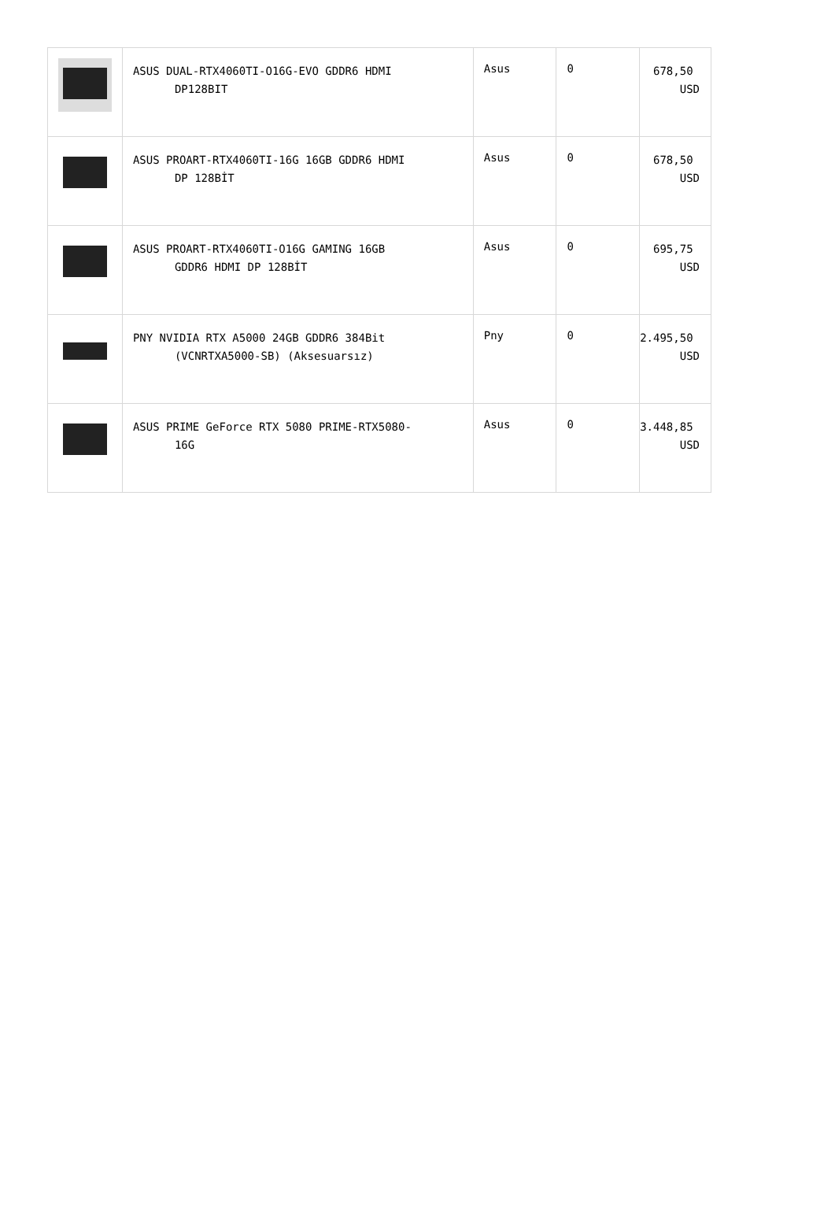| | ASUS DUAL-RTX4060TI-O16G-EVO GDDR6 HDMI DP128BIT | Asus | 0 | 678,50 USD |
| | ASUS PROART-RTX4060TI-16G 16GB GDDR6 HDMI DP 128BİT | Asus | 0 | 678,50 USD |
| | ASUS PROART-RTX4060TI-O16G GAMING 16GB GDDR6 HDMI DP 128BİT | Asus | 0 | 695,75 USD |
| | PNY NVIDIA RTX A5000 24GB GDDR6 384Bit (VCNRTXA5000-SB) (Aksesuarsız) | Pny | 0 | 2.495,50 USD |
| | ASUS PRIME GeForce RTX 5080 PRIME-RTX5080- 16G | Asus | 0 | 3.448,85 USD |